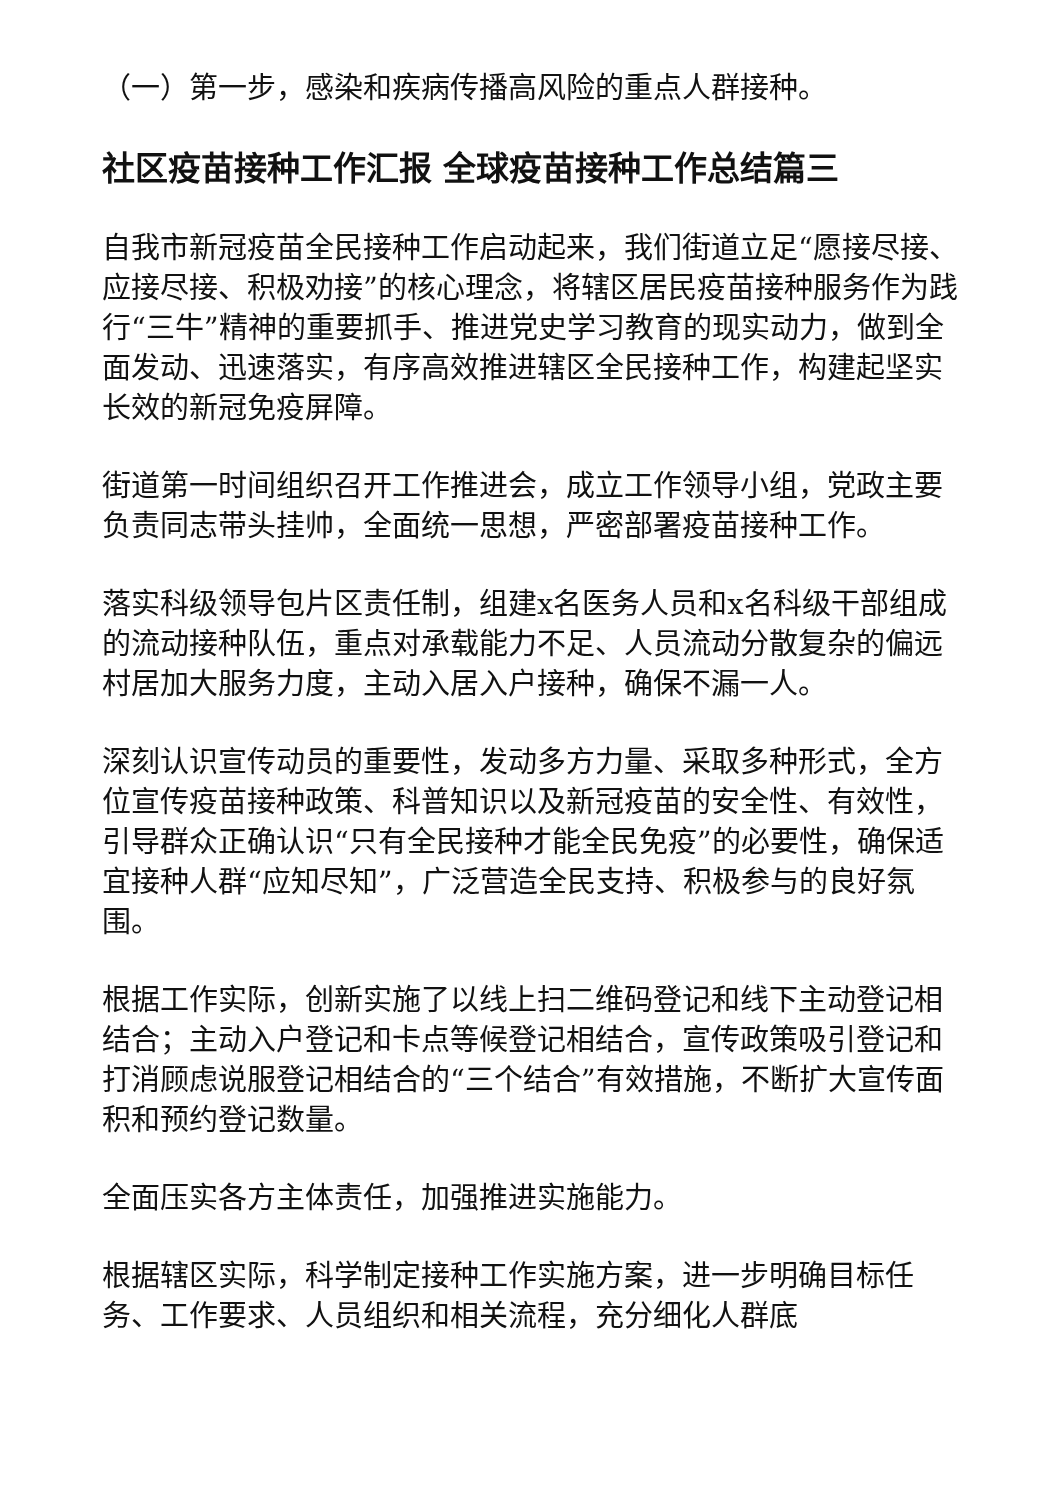（一）第一步，感染和疾病传播高风险的重点人群接种。
社区疫苗接种工作汇报 全球疫苗接种工作总结篇三
自我市新冠疫苗全民接种工作启动起来，我们街道立足“愿接尽接、应接尽接、积极劝接”的核心理念，将辖区居民疫苗接种服务作为践行“三牛”精神的重要抓手、推进党史学习教育的现实动力，做到全面发动、迅速落实，有序高效推进辖区全民接种工作，构建起坚实长效的新冠免疫屏障。
街道第一时间组织召开工作推进会，成立工作领导小组，党政主要负责同志带头挂帅，全面统一思想，严密部署疫苗接种工作。
落实科级领导包片区责任制，组建x名医务人员和x名科级干部组成的流动接种队伍，重点对承载能力不足、人员流动分散复杂的偏远村居加大服务力度，主动入居入户接种，确保不漏一人。
深刻认识宣传动员的重要性，发动多方力量、采取多种形式，全方位宣传疫苗接种政策、科普知识以及新冠疫苗的安全性、有效性，引导群众正确认识“只有全民接种才能全民免疫”的必要性，确保适宜接种人群“应知尽知”，广泛营造全民支持、积极参与的良好氛围。
根据工作实际，创新实施了以线上扫二维码登记和线下主动登记相结合；主动入户登记和卡点等候登记相结合，宣传政策吸引登记和打消顾虑说服登记相结合的“三个结合”有效措施，不断扩大宣传面积和预约登记数量。
全面压实各方主体责任，加强推进实施能力。
根据辖区实际，科学制定接种工作实施方案，进一步明确目标任务、工作要求、人员组织和相关流程，充分细化人群底